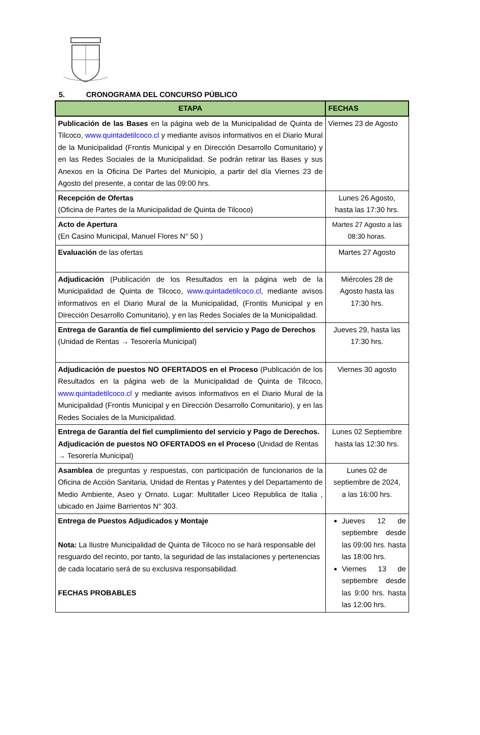5. CRONOGRAMA DEL CONCURSO PÚBLICO
| ETAPA | FECHAS |
| --- | --- |
| Publicación de las Bases en la página web de la Municipalidad de Quinta de Tilcoco, www.quintadetilcoco.cl y mediante avisos informativos en el Diario Mural de la Municipalidad (Frontis Municipal y en Dirección Desarrollo Comunitario) y en las Redes Sociales de la Municipalidad. Se podrán retirar las Bases y sus Anexos en la Oficina De Partes del Municipio, a partir del día Viernes 23 de Agosto del presente, a contar de las 09:00 hrs. | Viernes 23 de Agosto |
| Recepción de Ofertas (Oficina de Partes de la Municipalidad de Quinta de Tilcoco) | Lunes 26 Agosto, hasta las 17:30 hrs. |
| Acto de Apertura (En Casino Municipal, Manuel Flores N° 50 ) | Martes 27 Agosto a las 08:30 horas. |
| Evaluación de las ofertas | Martes 27 Agosto |
| Adjudicación (Publicación de los Resultados en la página web de la Municipalidad de Quinta de Tilcoco, www.quintadetilcoco.cl , mediante avisos informativos en el Diario Mural de la Municipalidad, (Frontis Municipal y en Dirección Desarrollo Comunitario), y en las Redes Sociales de la Municipalidad. | Miércoles 28 de Agosto hasta las 17:30 hrs. |
| Entrega de Garantía de fiel cumplimiento del servicio y Pago de Derechos (Unidad de Rentas → Tesorería Municipal) | Jueves 29, hasta las 17:30 hrs. |
| Adjudicación de puestos NO OFERTADOS en el Proceso (Publicación de los Resultados en la página web de la Municipalidad de Quinta de Tilcoco, www.quintadetilcoco.cl y mediante avisos informativos en el Diario Mural de la Municipalidad (Frontis Municipal y en Dirección Desarrollo Comunitario), y en las Redes Sociales de la Municipalidad. | Viernes 30 agosto |
| Entrega de Garantía del fiel cumplimiento del servicio y Pago de Derechos. Adjudicación de puestos NO OFERTADOS en el Proceso (Unidad de Rentas → Tesorería Municipal) | Lunes 02 Septiembre hasta las 12:30 hrs. |
| Asamblea de preguntas y respuestas, con participación de funcionarios de la Oficina de Acción Sanitaria, Unidad de Rentas y Patentes y del Departamento de Medio Ambiente, Aseo y Ornato. Lugar: Multitaller Liceo Republica de Italia , ubicado en Jaime Barrientos N° 303. | Lunes 02 de septiembre de 2024, a las 16:00 hrs. |
| Entrega de Puestos Adjudicados y Montaje Nota: La Ilustre Municipalidad de Quinta de Tilcoco no se hará responsable del resguardo del recinto, por tanto, la seguridad de las instalaciones y pertenencias de cada locatario será de su exclusiva responsabilidad. FECHAS PROBABLES | Jueves 12 de septiembre desde las 09:00 hrs. hasta las 18:00 hrs. Viernes 13 de septiembre desde las 9:00 hrs. hasta las 12:00 hrs. |